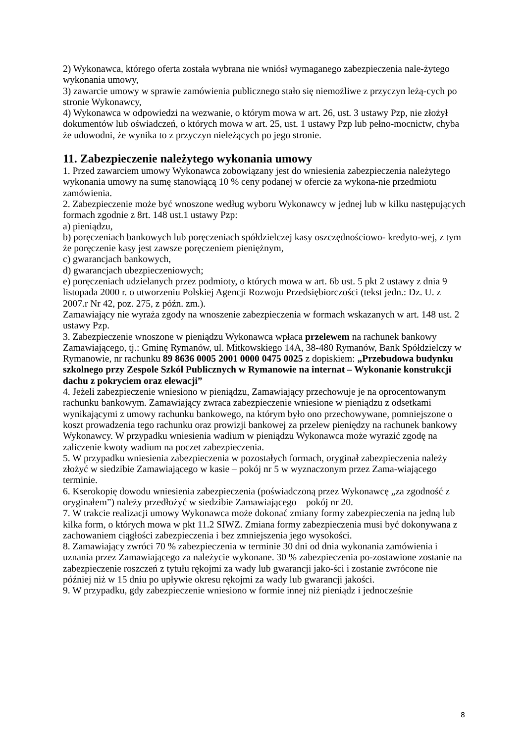2) Wykonawca, którego oferta została wybrana nie wniósł wymaganego zabezpieczenia nale-żytego wykonania umowy,
3) zawarcie umowy w sprawie zamówienia publicznego stało się niemożliwe z przyczyn leżą-cych po stronie Wykonawcy,
4) Wykonawca w odpowiedzi na wezwanie, o którym mowa w art. 26, ust. 3 ustawy Pzp, nie złożył dokumentów lub oświadczeń, o których mowa w art. 25, ust. 1 ustawy Pzp lub pełno-mocnictw, chyba że udowodni, że wynika to z przyczyn nieleżących po jego stronie.
11. Zabezpieczenie należytego wykonania umowy
1. Przed zawarciem umowy Wykonawca zobowiązany jest do wniesienia zabezpieczenia należytego wykonania umowy na sumę stanowiącą 10 % ceny podanej w ofercie za wykona-nie przedmiotu zamówienia.
2. Zabezpieczenie może być wnoszone według wyboru Wykonawcy w jednej lub w kilku następujących formach zgodnie z 8rt. 148 ust.1 ustawy Pzp:
a) pieniądzu,
b) poręczeniach bankowych lub poręczeniach spółdzielczej kasy oszczędnościowo- kredyto-wej, z tym że poręczenie kasy jest zawsze poręczeniem pieniężnym,
c) gwarancjach bankowych,
d) gwarancjach ubezpieczeniowych;
e) poręczeniach udzielanych przez podmioty, o których mowa w art. 6b ust. 5 pkt 2 ustawy z dnia 9 listopada 2000 r. o utworzeniu Polskiej Agencji Rozwoju Przedsiębiorczości (tekst jedn.: Dz. U. z 2007.r Nr 42, poz. 275, z późn. zm.).
Zamawiający nie wyraża zgody na wnoszenie zabezpieczenia w formach wskazanych w art. 148 ust. 2 ustawy Pzp.
3. Zabezpieczenie wnoszone w pieniądzu Wykonawca wpłaca przelewem na rachunek bankowy Zamawiającego, tj.: Gminę Rymanów, ul. Mitkowskiego 14A, 38-480 Rymanów, Bank Spółdzielczy w Rymanowie, nr rachunku 89 8636 0005 2001 0000 0475 0025 z dopiskiem: „Przebudowa budynku szkolnego przy Zespole Szkół Publicznych w Rymanowie na internat – Wykonanie konstrukcji dachu z pokryciem oraz elewacji”
4. Jeżeli zabezpieczenie wniesiono w pieniądzu, Zamawiający przechowuje je na oprocentowanym rachunku bankowym. Zamawiający zwraca zabezpieczenie wniesione w pieniądzu z odsetkami wynikającymi z umowy rachunku bankowego, na którym było ono przechowywane, pomniejszone o koszt prowadzenia tego rachunku oraz prowizji bankowej za przelew pieniędzy na rachunek bankowy Wykonawcy. W przypadku wniesienia wadium w pieniądzu Wykonawca może wyrazić zgodę na zaliczenie kwoty wadium na poczet zabezpieczenia.
5. W przypadku wniesienia zabezpieczenia w pozostałych formach, oryginał zabezpieczenia należy złożyć w siedzibie Zamawiającego w kasie – pokój nr 5 w wyznaczonym przez Zama-wiającego terminie.
6. Kserokopię dowodu wniesienia zabezpieczenia (poświadczoną przez Wykonawcę „za zgodność z oryginałem”) należy przedłożyć w siedzibie Zamawiającego – pokój nr 20.
7. W trakcie realizacji umowy Wykonawca może dokonać zmiany formy zabezpieczenia na jedną lub kilka form, o których mowa w pkt 11.2 SIWZ. Zmiana formy zabezpieczenia musi być dokonywana z zachowaniem ciągłości zabezpieczenia i bez zmniejszenia jego wysokości.
8. Zamawiający zwróci 70 % zabezpieczenia w terminie 30 dni od dnia wykonania zamówienia i uznania przez Zamawiającego za należycie wykonane. 30 % zabezpieczenia po-zostawione zostanie na zabezpieczenie roszczeń z tytułu rękojmi za wady lub gwarancji jako-ści i zostanie zwrócone nie później niż w 15 dniu po upływie okresu rękojmi za wady lub gwarancji jakości.
9. W przypadku, gdy zabezpieczenie wniesiono w formie innej niż pieniądz i jednocześnie
8